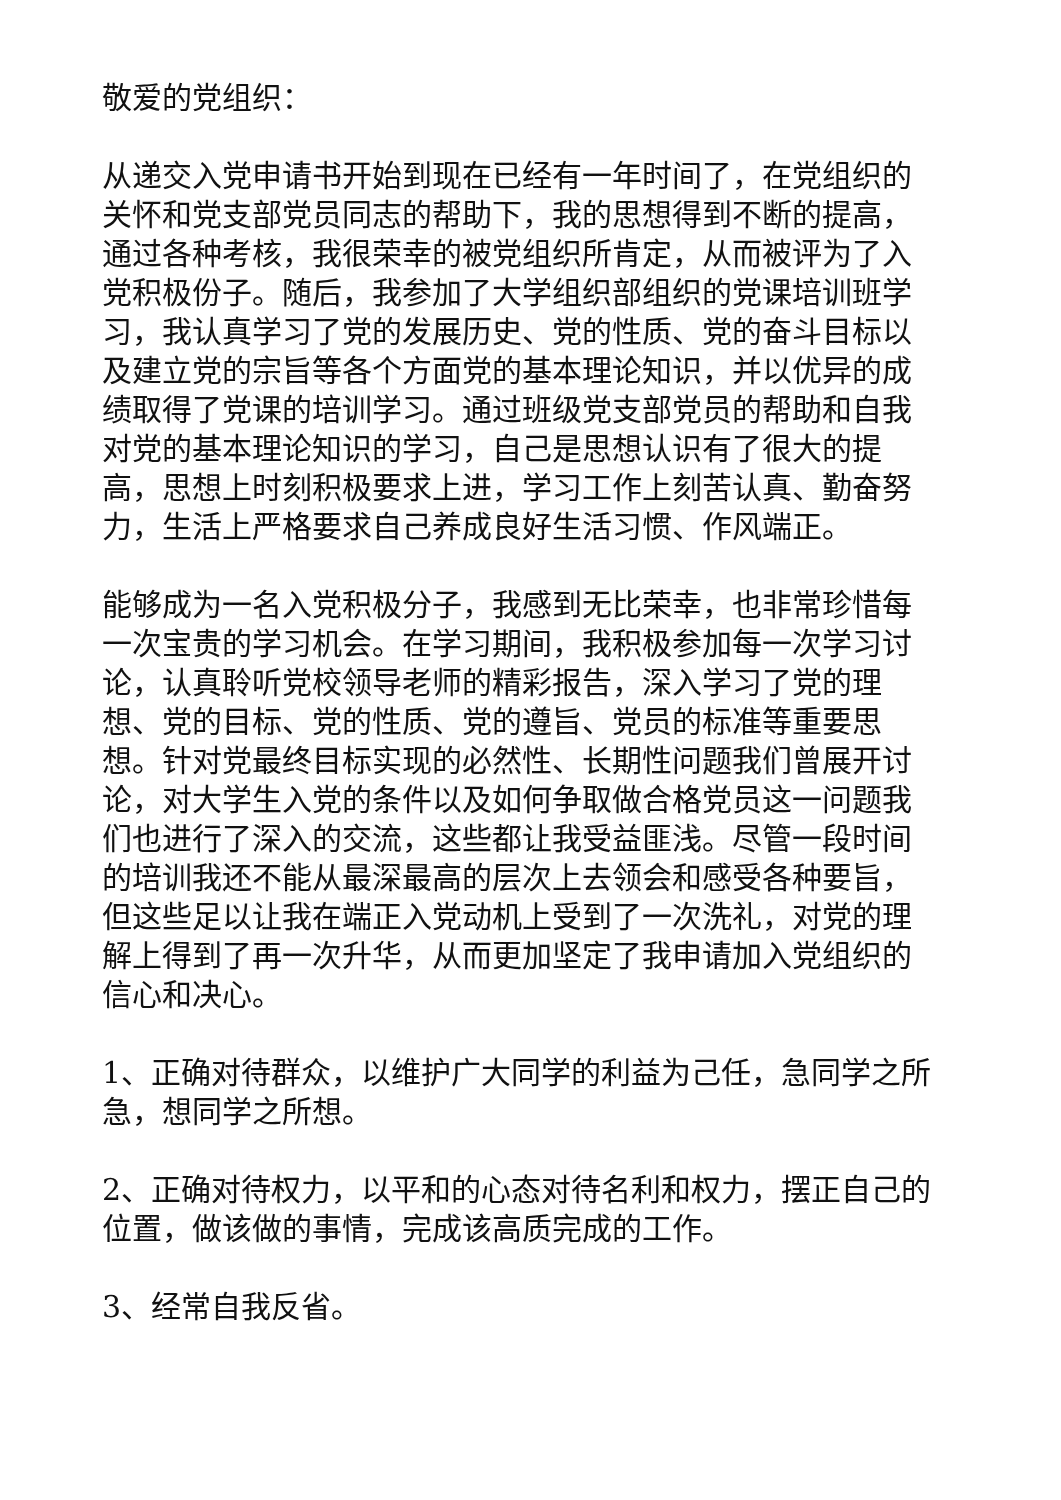敬爱的党组织：
从递交入党申请书开始到现在已经有一年时间了，在党组织的关怀和党支部党员同志的帮助下，我的思想得到不断的提高，通过各种考核，我很荣幸的被党组织所肯定，从而被评为了入党积极份子。随后，我参加了大学组织部组织的党课培训班学习，我认真学习了党的发展历史、党的性质、党的奋斗目标以及建立党的宗旨等各个方面党的基本理论知识，并以优异的成绩取得了党课的培训学习。通过班级党支部党员的帮助和自我对党的基本理论知识的学习，自己是思想认识有了很大的提高，思想上时刻积极要求上进，学习工作上刻苦认真、勤奋努力，生活上严格要求自己养成良好生活习惯、作风端正。
能够成为一名入党积极分子，我感到无比荣幸，也非常珍惜每一次宝贵的学习机会。在学习期间，我积极参加每一次学习讨论，认真聆听党校领导老师的精彩报告，深入学习了党的理想、党的目标、党的性质、党的遵旨、党员的标准等重要思想。针对党最终目标实现的必然性、长期性问题我们曾展开讨论，对大学生入党的条件以及如何争取做合格党员这一问题我们也进行了深入的交流，这些都让我受益匪浅。尽管一段时间的培训我还不能从最深最高的层次上去领会和感受各种要旨，但这些足以让我在端正入党动机上受到了一次洗礼，对党的理解上得到了再一次升华，从而更加坚定了我申请加入党组织的信心和决心。
1、正确对待群众，以维护广大同学的利益为己任，急同学之所急，想同学之所想。
2、正确对待权力，以平和的心态对待名利和权力，摆正自己的位置，做该做的事情，完成该高质完成的工作。
3、经常自我反省。